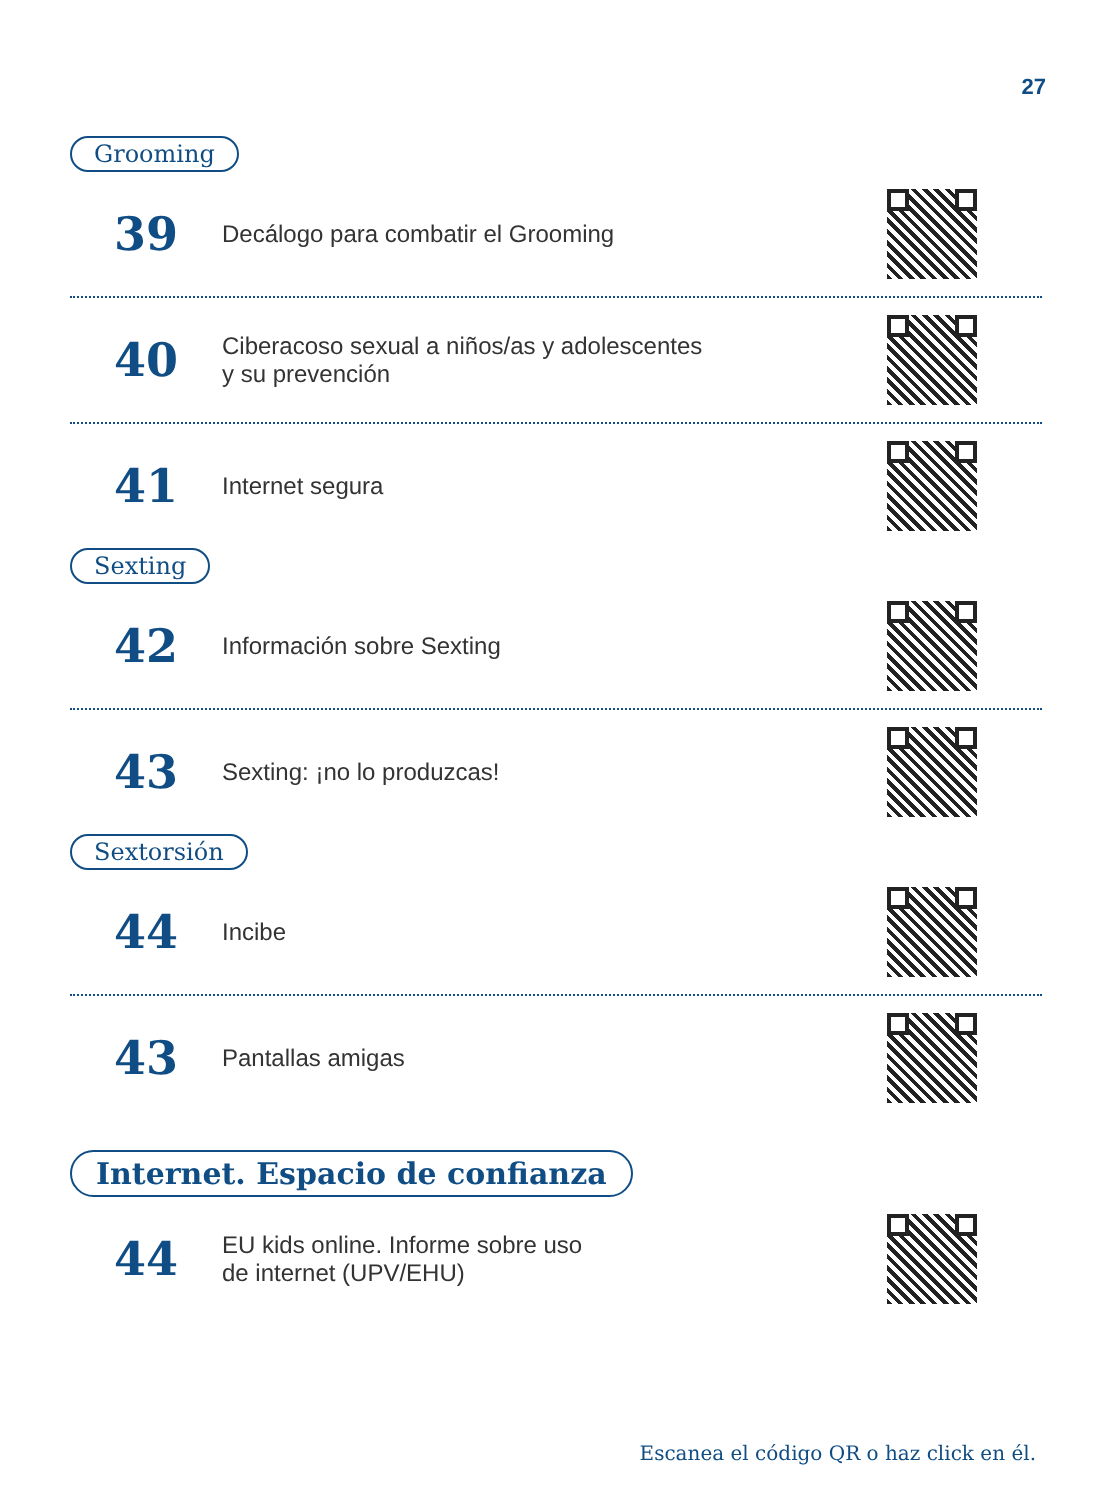27
Grooming
39
Decálogo para combatir el Grooming
40
Ciberacoso sexual a niños/as y adolescentes
y su prevención
41
Internet segura
Sexting
42
Información sobre Sexting
43
Sexting: ¡no lo produzcas!
Sextorsión
44
Incibe
43
Pantallas amigas
Internet. Espacio de confianza
44
EU kids online. Informe sobre uso
de internet (UPV/EHU)
Escanea el código QR o haz click en él.